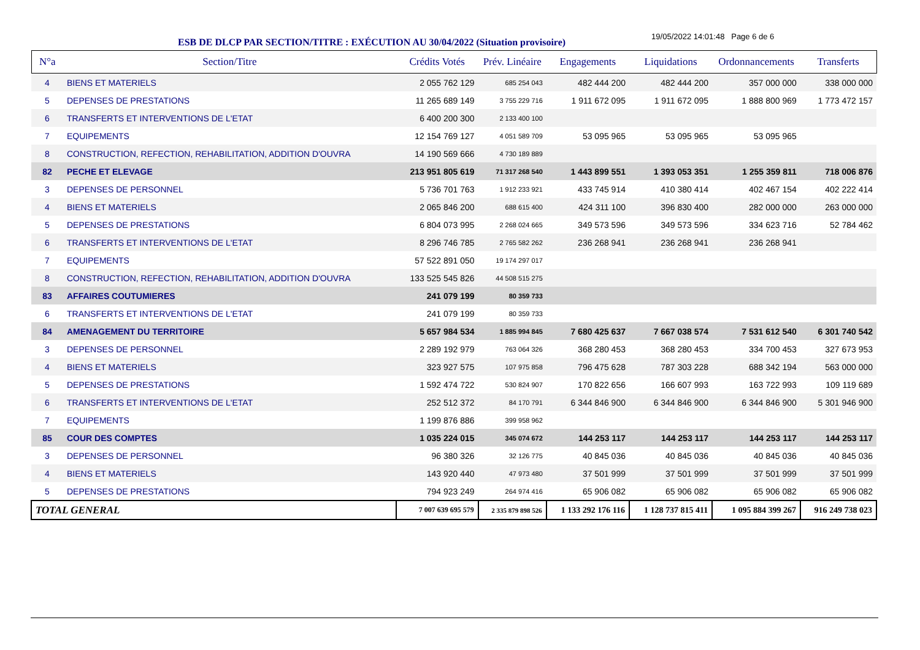ESB DE DLCP PAR SECTION/TITRE : EXÉCUTION AU 30/04/2022 (Situation provisoire)
19/05/2022 14:01:48 Page 6 de 6
| N°a | Section/Titre | Crédits Votés | Prév. Linéaire | Engagements | Liquidations | Ordonnancements | Transferts |
| --- | --- | --- | --- | --- | --- | --- | --- |
| 4 | BIENS ET MATERIELS | 2 055 762 129 | 685 254 043 | 482 444 200 | 482 444 200 | 357 000 000 | 338 000 000 |
| 5 | DEPENSES DE PRESTATIONS | 11 265 689 149 | 3 755 229 716 | 1 911 672 095 | 1 911 672 095 | 1 888 800 969 | 1 773 472 157 |
| 6 | TRANSFERTS ET INTERVENTIONS DE L'ETAT | 6 400 200 300 | 2 133 400 100 | | | | |
| 7 | EQUIPEMENTS | 12 154 769 127 | 4 051 589 709 | 53 095 965 | 53 095 965 | 53 095 965 | |
| 8 | CONSTRUCTION, REFECTION, REHABILITATION, ADDITION D'OUVRA | 14 190 569 666 | 4 730 189 889 | | | | |
| 82 | PECHE ET ELEVAGE | 213 951 805 619 | 71 317 268 540 | 1 443 899 551 | 1 393 053 351 | 1 255 359 811 | 718 006 876 |
| 3 | DEPENSES DE PERSONNEL | 5 736 701 763 | 1 912 233 921 | 433 745 914 | 410 380 414 | 402 467 154 | 402 222 414 |
| 4 | BIENS ET MATERIELS | 2 065 846 200 | 688 615 400 | 424 311 100 | 396 830 400 | 282 000 000 | 263 000 000 |
| 5 | DEPENSES DE PRESTATIONS | 6 804 073 995 | 2 268 024 665 | 349 573 596 | 349 573 596 | 334 623 716 | 52 784 462 |
| 6 | TRANSFERTS ET INTERVENTIONS DE L'ETAT | 8 296 746 785 | 2 765 582 262 | 236 268 941 | 236 268 941 | 236 268 941 | |
| 7 | EQUIPEMENTS | 57 522 891 050 | 19 174 297 017 | | | | |
| 8 | CONSTRUCTION, REFECTION, REHABILITATION, ADDITION D'OUVRA | 133 525 545 826 | 44 508 515 275 | | | | |
| 83 | AFFAIRES COUTUMIERES | 241 079 199 | 80 359 733 | | | | |
| 6 | TRANSFERTS ET INTERVENTIONS DE L'ETAT | 241 079 199 | 80 359 733 | | | | |
| 84 | AMENAGEMENT DU TERRITOIRE | 5 657 984 534 | 1 885 994 845 | 7 680 425 637 | 7 667 038 574 | 7 531 612 540 | 6 301 740 542 |
| 3 | DEPENSES DE PERSONNEL | 2 289 192 979 | 763 064 326 | 368 280 453 | 368 280 453 | 334 700 453 | 327 673 953 |
| 4 | BIENS ET MATERIELS | 323 927 575 | 107 975 858 | 796 475 628 | 787 303 228 | 688 342 194 | 563 000 000 |
| 5 | DEPENSES DE PRESTATIONS | 1 592 474 722 | 530 824 907 | 170 822 656 | 166 607 993 | 163 722 993 | 109 119 689 |
| 6 | TRANSFERTS ET INTERVENTIONS DE L'ETAT | 252 512 372 | 84 170 791 | 6 344 846 900 | 6 344 846 900 | 6 344 846 900 | 5 301 946 900 |
| 7 | EQUIPEMENTS | 1 199 876 886 | 399 958 962 | | | | |
| 85 | COUR DES COMPTES | 1 035 224 015 | 345 074 672 | 144 253 117 | 144 253 117 | 144 253 117 | 144 253 117 |
| 3 | DEPENSES DE PERSONNEL | 96 380 326 | 32 126 775 | 40 845 036 | 40 845 036 | 40 845 036 | 40 845 036 |
| 4 | BIENS ET MATERIELS | 143 920 440 | 47 973 480 | 37 501 999 | 37 501 999 | 37 501 999 | 37 501 999 |
| 5 | DEPENSES DE PRESTATIONS | 794 923 249 | 264 974 416 | 65 906 082 | 65 906 082 | 65 906 082 | 65 906 082 |
| TOTAL GENERAL | | 7 007 639 695 579 | 2 335 879 898 526 | 1 133 292 176 116 | 1 128 737 815 411 | 1 095 884 399 267 | 916 249 738 023 |